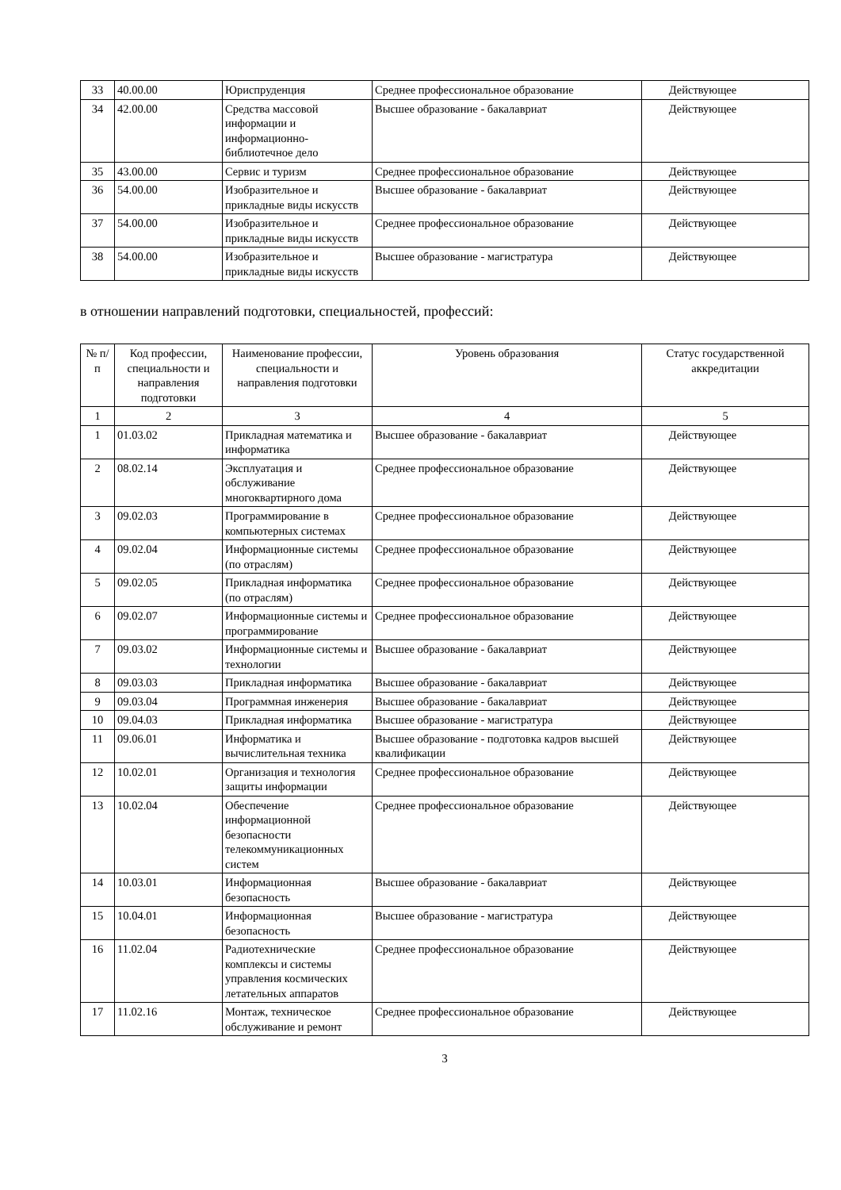| 33 | 40.00.00 | Юриспруденция | Среднее профессиональное образование | Действующее |
| 34 | 42.00.00 | Средства массовой информации и информационно-библиотечное дело | Высшее образование - бакалавриат | Действующее |
| 35 | 43.00.00 | Сервис и туризм | Среднее профессиональное образование | Действующее |
| 36 | 54.00.00 | Изобразительное и прикладные виды искусств | Высшее образование - бакалавриат | Действующее |
| 37 | 54.00.00 | Изобразительное и прикладные виды искусств | Среднее профессиональное образование | Действующее |
| 38 | 54.00.00 | Изобразительное и прикладные виды искусств | Высшее образование - магистратура | Действующее |
в отношении направлений подготовки, специальностей, профессий:
| № п/п | Код профессии, специальности и направления подготовки | Наименование профессии, специальности и направления подготовки | Уровень образования | Статус государственной аккредитации |
| --- | --- | --- | --- | --- |
| 1 | 2 | 3 | 4 | 5 |
| 1 | 01.03.02 | Прикладная математика и информатика | Высшее образование - бакалавриат | Действующее |
| 2 | 08.02.14 | Эксплуатация и обслуживание многоквартирного дома | Среднее профессиональное образование | Действующее |
| 3 | 09.02.03 | Программирование в компьютерных системах | Среднее профессиональное образование | Действующее |
| 4 | 09.02.04 | Информационные системы (по отраслям) | Среднее профессиональное образование | Действующее |
| 5 | 09.02.05 | Прикладная информатика (по отраслям) | Среднее профессиональное образование | Действующее |
| 6 | 09.02.07 | Информационные системы и программирование | Среднее профессиональное образование | Действующее |
| 7 | 09.03.02 | Информационные системы и технологии | Высшее образование - бакалавриат | Действующее |
| 8 | 09.03.03 | Прикладная информатика | Высшее образование - бакалавриат | Действующее |
| 9 | 09.03.04 | Программная инженерия | Высшее образование - бакалавриат | Действующее |
| 10 | 09.04.03 | Прикладная информатика | Высшее образование - магистратура | Действующее |
| 11 | 09.06.01 | Информатика и вычислительная техника | Высшее образование - подготовка кадров высшей квалификации | Действующее |
| 12 | 10.02.01 | Организация и технология защиты информации | Среднее профессиональное образование | Действующее |
| 13 | 10.02.04 | Обеспечение информационной безопасности телекоммуникационных систем | Среднее профессиональное образование | Действующее |
| 14 | 10.03.01 | Информационная безопасность | Высшее образование - бакалавриат | Действующее |
| 15 | 10.04.01 | Информационная безопасность | Высшее образование - магистратура | Действующее |
| 16 | 11.02.04 | Радиотехнические комплексы и системы управления космических летательных аппаратов | Среднее профессиональное образование | Действующее |
| 17 | 11.02.16 | Монтаж, техническое обслуживание и ремонт | Среднее профессиональное образование | Действующее |
3